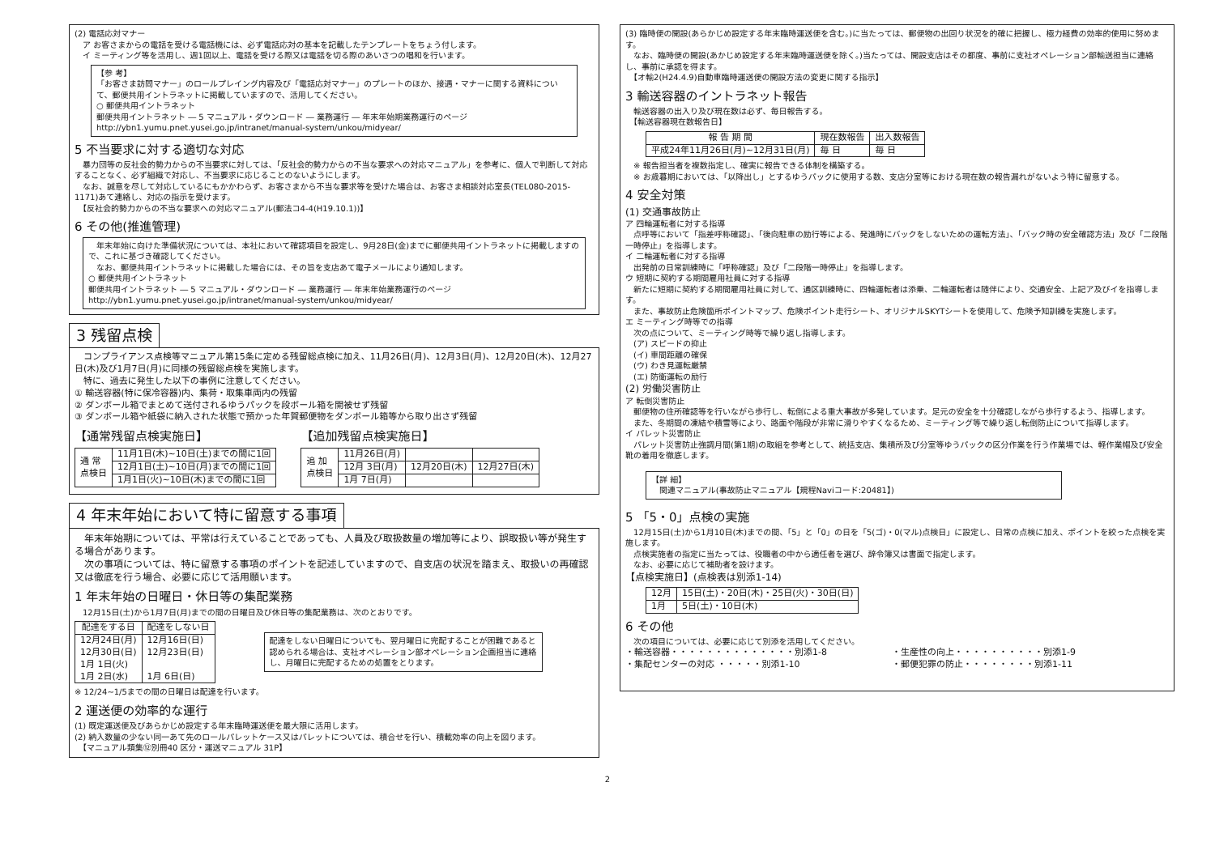(2) 電話応対マナー
　ア お客さまからの電話を受ける電話機には、必ず電話応対の基本を記載したテンプレートをちょう付します。
　イ ミーティング等を活用し、週1回以上、電話を受ける際又は電話を切る際のあいさつの唱和を行います。
【参 考】
「お客さま訪問マナー」のロールプレイング内容及び「電話応対マナー」のプレートのほか、接遇・マナーに関する資料について、郵便共用イントラネットに掲載していますので、活用してください。
○ 郵便共用イントラネット
郵便共用イントラネット ― 5 マニュアル・ダウンロード ― 業務運行 ― 年末年始期業務運行のページ
http://ybn1.yumu.pnet.yusei.go.jp/intranet/manual-system/unkou/midyear/
5 不当要求に対する適切な対応
　暴力団等の反社会的勢力からの不当要求に対しては、「反社会的勢力からの不当な要求への対応マニュアル」を参考に、個人で判断して対応することなく、必ず組織で対応し、不当要求に応じることのないようにします。
　なお、誠意を尽して対応しているにもかかわらず、お客さまから不当な要求等を受けた場合は、お客さま相談対応室長(TEL080-2015-1171)あて連絡し、対応の指示を受けます。
　【反社会的勢力からの不当な要求への対応マニュアル(郵法コ4-4(H19.10.1))】
6 その他(推進管理)
　年末年始に向けた準備状況については、本社において確認項目を設定し、9月28日(金)までに郵便共用イントラネットに掲載しますので、これに基づき確認してください。
　なお、郵便共用イントラネットに掲載した場合には、その旨を支店あて電子メールにより通知します。
○ 郵便共用イントラネット
郵便共用イントラネット ― 5 マニュアル・ダウンロード ― 業務運行 ― 年末年始業務運行のページ
http://ybn1.yumu.pnet.yusei.go.jp/intranet/manual-system/unkou/midyear/
3 残留点検
　コンプライアンス点検等マニュアル第15条に定める残留総点検に加え、11月26日(月)、12月3日(月)、12月20日(木)、12月27日(木)及び1月7日(月)に同様の残留総点検を実施します。
　特に、過去に発生した以下の事例に注意してください。
① 輸送容器(特に保冷容器)内、集荷・取集車両内の残留
② ダンボール箱でまとめて送付されるゆうパックを段ボール箱を開被せず残留
③ ダンボール箱や紙袋に納入された状態で預かった年賀郵便物をダンボール箱等から取り出さず残留
【通常残留点検実施日】
| 通 常 点検日 | 11月1日(木)~10日(土)までの間に1回 |
| | 12月1日(土)~10日(月)までの間に1回 |
| | 1月1日(火)~10日(木)までの間に1回 |
【追加残留点検実施日】
| 追 加 点検日 | 11月26日(月) | | |
| | 12月 3日(月) | 12月20日(木) | 12月27日(木) |
| | 1月 7日(月) | | |
4 年末年始において特に留意する事項
　年末年始期については、平常は行えていることであっても、人員及び取扱数量の増加等により、誤取扱い等が発生する場合があります。
　次の事項については、特に留意する事項のポイントを記述していますので、自支店の状況を踏まえ、取扱いの再確認又は徹底を行う場合、必要に応じて活用願います。
1 年末年始の日曜日・休日等の集配業務
　12月15日(土)から1月7日(月)までの間の日曜日及び休日等の集配業務は、次のとおりです。
| 配達をする日 | 配達をしない日 |
| --- | --- |
| 12月24日(月) 12月30日(日) 1月 1日(火) 1月 2日(水) | 12月16日(日) 12月23日(日) 1月 6日(日) |
配達をしない日曜日についても、翌月曜日に完配することが困難であると認められる場合は、支社オペレーション部オペレーション企画担当に連絡し、月曜日に完配するための処置をとります。
※ 12/24~1/5までの間の日曜日は配達を行います。
2 運送便の効率的な運行
(1) 既定運送便及びあらかじめ設定する年末臨時運送便を最大限に活用します。
(2) 納入数量の少ない同一あて先のロールパレットケース又はパレットについては、積合せを行い、積載効率の向上を図ります。
　【マニュアル類集⑫別冊40 区分・運送マニュアル 31P】
(3) 臨時便の開設(あらかじめ設定する年末臨時運送便を含む。)に当たっては、郵便物の出回り状況を的確に把握し、極力経費の効率的使用に努めます。
　なお、臨時便の開設(あかじめ設定する年末臨時運送便を除く。)当たっては、開設支店はその都度、事前に支社オペレーション部輸送担当に連絡し、事前に承認を得ます。
　【オ輸2(H24.4.9)自動車臨時運送便の開設方法の変更に関する指示】
3 輸送容器のイントラネット報告
　輸送容器の出入り及び現在数は必ず、毎日報告する。
　【輸送容器現在数報告日】
| 報 告 期 間 | 現在数報告 | 出入数報告 |
| --- | --- | --- |
| 平成24年11月26日(月)~12月31日(月) | 毎 日 | 毎 日 |
　※ 報告担当者を複数指定し、確実に報告できる体制を構築する。
　※ お歳暮期においては、「以降出し」とするゆうパックに使用する数、支店分室等における現在数の報告漏れがないよう特に留意する。
4 安全対策
(1) 交通事故防止
ア 四輪運転者に対する指導
　点呼等において「指差呼称確認」、「後向駐車の励行等による、発進時にバックをしないための運転方法」、「バック時の安全確認方法」及び「二段階一時停止」を指導します。
イ 二輪運転者に対する指導
　出発前の日常訓練時に「呼称確認」及び「二段階一時停止」を指導します。
ウ 短期に契約する期間雇用社員に対する指導
　新たに短期に契約する期間雇用社員に対して、通区訓練時に、四輪運転者は添乗、二輪運転者は随伴により、交通安全、上記ア及びイを指導します。
　また、事故防止危険箇所ポイントマップ、危険ポイント走行シート、オリジナルSKYTシートを使用して、危険予知訓練を実施します。
エ ミーティング時等での指導
　次の点について、ミーティング時等で繰り返し指導します。
　(ア) スピードの抑止
　(イ) 車間距離の確保
　(ウ) わき見運転厳禁
　(エ) 防衛運転の励行
(2) 労働災害防止
ア 転倒災害防止
　郵便物の住所確認等を行いながら歩行し、転倒による重大事故が多発しています。足元の安全を十分確認しながら歩行するよう、指導します。
　また、冬期間の凍結や積雪等により、路面や階段が非常に滑りやすくなるため、ミーティング等で繰り返し転倒防止について指導します。
イ パレット災害防止
　パレット災害防止強調月間(第1期)の取組を参考として、統括支店、集積所及び分室等ゆうパックの区分作業を行う作業場では、軽作業帽及び安全靴の着用を徹底します。
【詳 細】
　関連マニュアル(事故防止マニュアル【規程Naviコード:20481】)
5 「5・0」点検の実施
　12月15日(土)から1月10日(木)までの間、「5」と「0」の日を「5(ゴ)・0(マル)点検日」に設定し、日常の点検に加え、ポイントを絞った点検を実施します。
　点検実施者の指定に当たっては、役職者の中から適任者を選び、辞令簿又は書面で指定します。
　なお、必要に応じて補助者を設けます。
【点検実施日】(点検表は別添1-14)
| 12月 | 15日(土)・20日(木)・25日(火)・30日(日) |
| 1月 | 5日(土)・10日(木) |
6 その他
　次の項目については、必要に応じて別添を活用してください。
・輸送容器・・・・・・・・・・・・・・別添1-8
・集配センターの対応 ・・・・・別添1-10
・生産性の向上・・・・・・・・・・別添1-9
・郵便犯罪の防止・・・・・・・・別添1-11
2